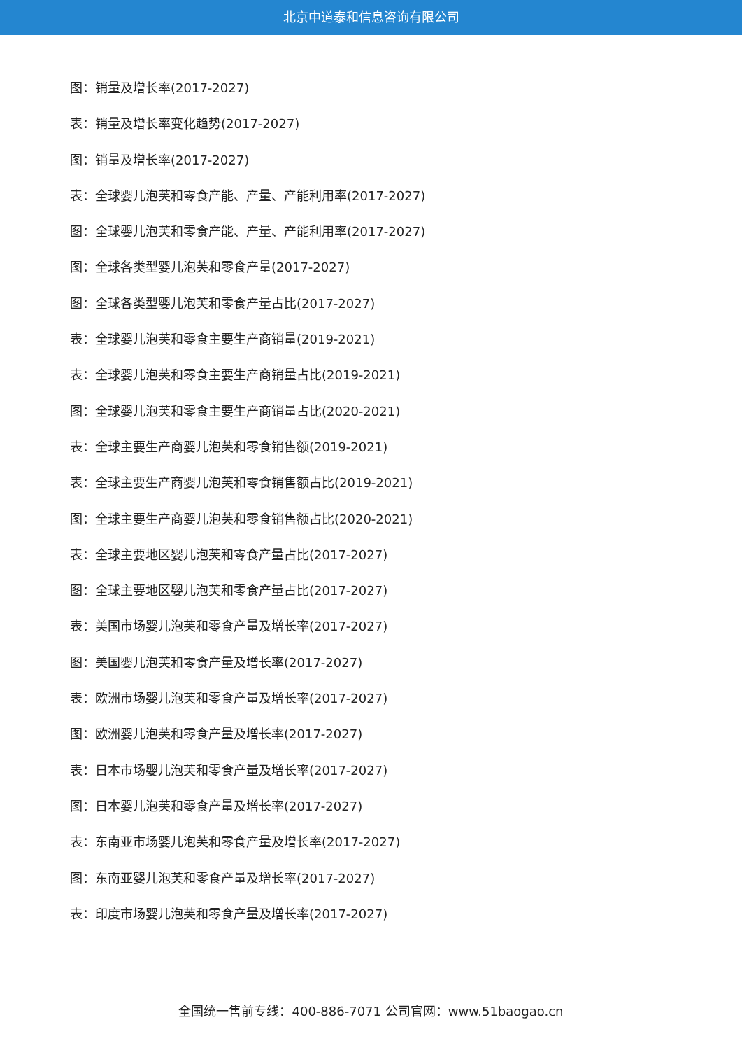北京中道泰和信息咨询有限公司
图：销量及增长率(2017-2027)
表：销量及增长率变化趋势(2017-2027)
图：销量及增长率(2017-2027)
表：全球婴儿泡芙和零食产能、产量、产能利用率(2017-2027)
图：全球婴儿泡芙和零食产能、产量、产能利用率(2017-2027)
图：全球各类型婴儿泡芙和零食产量(2017-2027)
图：全球各类型婴儿泡芙和零食产量占比(2017-2027)
表：全球婴儿泡芙和零食主要生产商销量(2019-2021)
表：全球婴儿泡芙和零食主要生产商销量占比(2019-2021)
图：全球婴儿泡芙和零食主要生产商销量占比(2020-2021)
表：全球主要生产商婴儿泡芙和零食销售额(2019-2021)
表：全球主要生产商婴儿泡芙和零食销售额占比(2019-2021)
图：全球主要生产商婴儿泡芙和零食销售额占比(2020-2021)
表：全球主要地区婴儿泡芙和零食产量占比(2017-2027)
图：全球主要地区婴儿泡芙和零食产量占比(2017-2027)
表：美国市场婴儿泡芙和零食产量及增长率(2017-2027)
图：美国婴儿泡芙和零食产量及增长率(2017-2027)
表：欧洲市场婴儿泡芙和零食产量及增长率(2017-2027)
图：欧洲婴儿泡芙和零食产量及增长率(2017-2027)
表：日本市场婴儿泡芙和零食产量及增长率(2017-2027)
图：日本婴儿泡芙和零食产量及增长率(2017-2027)
表：东南亚市场婴儿泡芙和零食产量及增长率(2017-2027)
图：东南亚婴儿泡芙和零食产量及增长率(2017-2027)
表：印度市场婴儿泡芙和零食产量及增长率(2017-2027)
全国统一售前专线：400-886-7071 公司官网：www.51baogao.cn